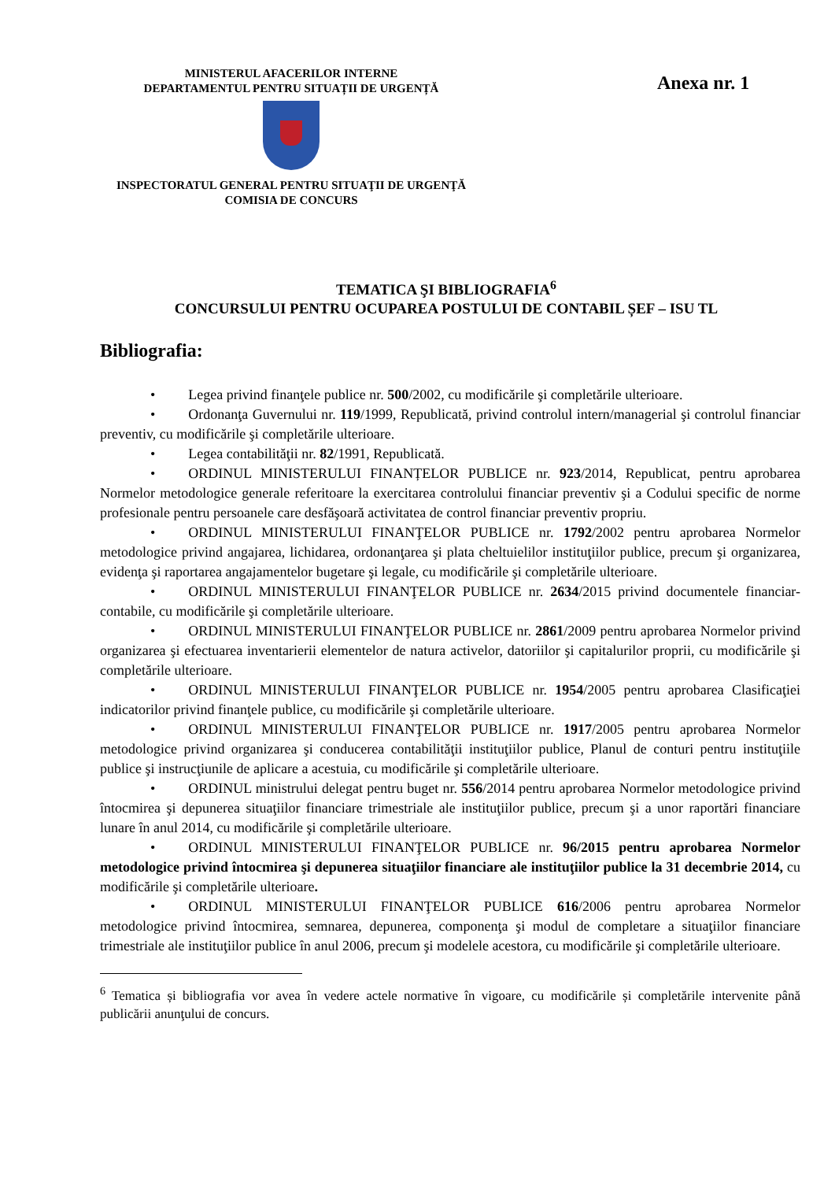MINISTERUL AFACERILOR INTERNE
DEPARTAMENTUL PENTRU SITUAȚII DE URGENȚĂ
INSPECTORATUL GENERAL PENTRU SITUAŢII DE URGENŢĂ
COMISIA DE CONCURS
Anexa nr. 1
TEMATICA ŞI BIBLIOGRAFIA<sup>6</sup>
CONCURSULUI PENTRU OCUPAREA POSTULUI DE CONTABIL ȘEF – ISU TL
Bibliografia:
• Legea privind finanţele publice nr. 500/2002, cu modificările şi completările ulterioare.
• Ordonanţa Guvernului nr. 119/1999, Republicată, privind controlul intern/managerial şi controlul financiar preventiv, cu modificările şi completările ulterioare.
• Legea contabilităţii nr. 82/1991, Republicată.
• ORDINUL MINISTERULUI FINANȚELOR PUBLICE nr. 923/2014, Republicat, pentru aprobarea Normelor metodologice generale referitoare la exercitarea controlului financiar preventiv şi a Codului specific de norme profesionale pentru persoanele care desfăşoară activitatea de control financiar preventiv propriu.
• ORDINUL MINISTERULUI FINANŢELOR PUBLICE nr. 1792/2002 pentru aprobarea Normelor metodologice privind angajarea, lichidarea, ordonanţarea şi plata cheltuielilor instituţiilor publice, precum şi organizarea, evidenţa şi raportarea angajamentelor bugetare şi legale, cu modificările şi completările ulterioare.
• ORDINUL MINISTERULUI FINANŢELOR PUBLICE nr. 2634/2015 privind documentele financiar-contabile, cu modificările şi completările ulterioare.
• ORDINUL MINISTERULUI FINANŢELOR PUBLICE nr. 2861/2009 pentru aprobarea Normelor privind organizarea şi efectuarea inventarierii elementelor de natura activelor, datoriilor şi capitalurilor proprii, cu modificările şi completările ulterioare.
• ORDINUL MINISTERULUI FINANŢELOR PUBLICE nr. 1954/2005 pentru aprobarea Clasificaţiei indicatorilor privind finanţele publice, cu modificările şi completările ulterioare.
• ORDINUL MINISTERULUI FINANŢELOR PUBLICE nr. 1917/2005 pentru aprobarea Normelor metodologice privind organizarea şi conducerea contabilităţii instituţiilor publice, Planul de conturi pentru instituţiile publice şi instrucţiunile de aplicare a acestuia, cu modificările şi completările ulterioare.
• ORDINUL ministrului delegat pentru buget nr. 556/2014 pentru aprobarea Normelor metodologice privind întocmirea şi depunerea situaţiilor financiare trimestriale ale instituţiilor publice, precum şi a unor raportări financiare lunare în anul 2014, cu modificările şi completările ulterioare.
• ORDINUL MINISTERULUI FINANŢELOR PUBLICE nr. 96/2015 pentru aprobarea Normelor metodologice privind întocmirea şi depunerea situaţiilor financiare ale instituţiilor publice la 31 decembrie 2014, cu modificările şi completările ulterioare.
• ORDINUL MINISTERULUI FINANŢELOR PUBLICE 616/2006 pentru aprobarea Normelor metodologice privind întocmirea, semnarea, depunerea, componenţa şi modul de completare a situaţiilor financiare trimestriale ale instituţiilor publice în anul 2006, precum şi modelele acestora, cu modificările şi completările ulterioare.
<sup>6</sup> Tematica și bibliografia vor avea în vedere actele normative în vigoare, cu modificările și completările intervenite până publicării anunţului de concurs.